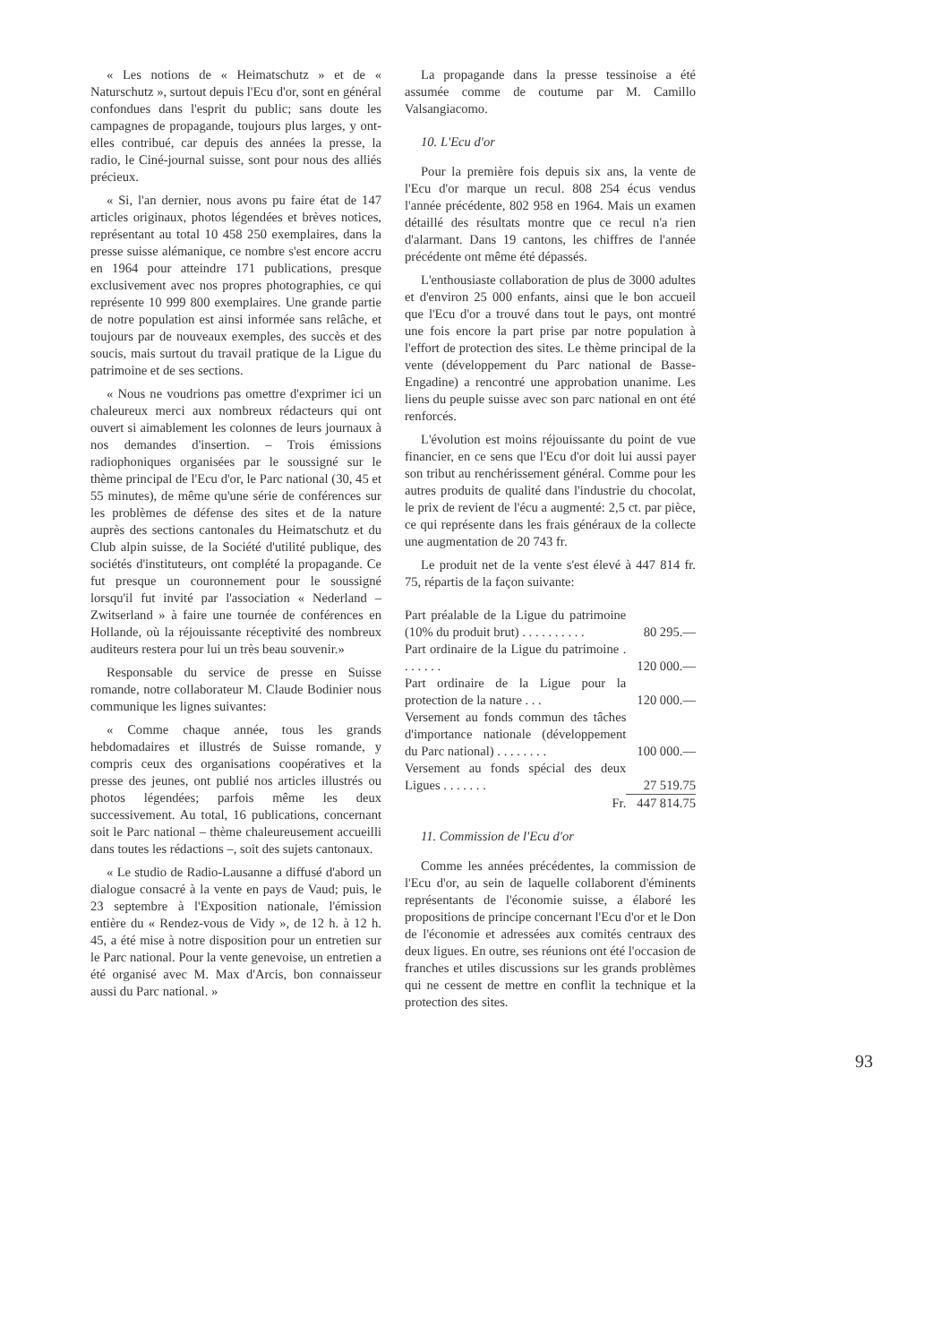« Les notions de « Heimatschutz » et de « Naturschutz », surtout depuis l'Ecu d'or, sont en général confondues dans l'esprit du public; sans doute les campagnes de propagande, toujours plus larges, y ont-elles contribué, car depuis des années la presse, la radio, le Ciné-journal suisse, sont pour nous des alliés précieux.
« Si, l'an dernier, nous avons pu faire état de 147 articles originaux, photos légendées et brèves notices, représentant au total 10 458 250 exemplaires, dans la presse suisse alémanique, ce nombre s'est encore accru en 1964 pour atteindre 171 publications, presque exclusivement avec nos propres photographies, ce qui représente 10 999 800 exemplaires. Une grande partie de notre population est ainsi informée sans relâche, et toujours par de nouveaux exemples, des succès et des soucis, mais surtout du travail pratique de la Ligue du patrimoine et de ses sections.
« Nous ne voudrions pas omettre d'exprimer ici un chaleureux merci aux nombreux rédacteurs qui ont ouvert si aimablement les colonnes de leurs journaux à nos demandes d'insertion. – Trois émissions radiophoniques organisées par le soussigné sur le thème principal de l'Ecu d'or, le Parc national (30, 45 et 55 minutes), de même qu'une série de conférences sur les problèmes de défense des sites et de la nature auprès des sections cantonales du Heimatschutz et du Club alpin suisse, de la Société d'utilité publique, des sociétés d'instituteurs, ont complété la propagande. Ce fut presque un couronnement pour le soussigné lorsqu'il fut invité par l'association « Nederland – Zwitserland » à faire une tournée de conférences en Hollande, où la réjouissante réceptivité des nombreux auditeurs restera pour lui un très beau souvenir.»
Responsable du service de presse en Suisse romande, notre collaborateur M. Claude Bodinier nous communique les lignes suivantes:
« Comme chaque année, tous les grands hebdomadaires et illustrés de Suisse romande, y compris ceux des organisations coopératives et la presse des jeunes, ont publié nos articles illustrés ou photos légendées; parfois même les deux successivement. Au total, 16 publications, concernant soit le Parc national – thème chaleureusement accueilli dans toutes les rédactions –, soit des sujets cantonaux.
« Le studio de Radio-Lausanne a diffusé d'abord un dialogue consacré à la vente en pays de Vaud; puis, le 23 septembre à l'Exposition nationale, l'émission entière du « Rendez-vous de Vidy », de 12 h. à 12 h. 45, a été mise à notre disposition pour un entretien sur le Parc national. Pour la vente genevoise, un entretien a été organisé avec M. Max d'Arcis, bon connaisseur aussi du Parc national. »
La propagande dans la presse tessinoise a été assumée comme de coutume par M. Camillo Valsangiacomo.
10. L'Ecu d'or
Pour la première fois depuis six ans, la vente de l'Ecu d'or marque un recul. 808 254 écus vendus l'année précédente, 802 958 en 1964. Mais un examen détaillé des résultats montre que ce recul n'a rien d'alarmant. Dans 19 cantons, les chiffres de l'année précédente ont même été dépassés.
L'enthousiaste collaboration de plus de 3000 adultes et d'environ 25 000 enfants, ainsi que le bon accueil que l'Ecu d'or a trouvé dans tout le pays, ont montré une fois encore la part prise par notre population à l'effort de protection des sites. Le thème principal de la vente (développement du Parc national de Basse-Engadine) a rencontré une approbation unanime. Les liens du peuple suisse avec son parc national en ont été renforcés.
L'évolution est moins réjouissante du point de vue financier, en ce sens que l'Ecu d'or doit lui aussi payer son tribut au renchérissement général. Comme pour les autres produits de qualité dans l'industrie du chocolat, le prix de revient de l'écu a augmenté: 2,5 ct. par pièce, ce qui représente dans les frais généraux de la collecte une augmentation de 20 743 fr.
Le produit net de la vente s'est élevé à 447 814 fr. 75, répartis de la façon suivante:
| Part préalable de la Ligue du patrimoine (10% du produit brut) . . . . . . . . . . | 80 295.— |
| Part ordinaire de la Ligue du patrimoine . . . . . . . | 120 000.— |
| Part ordinaire de la Ligue pour la protection de la nature . . . | 120 000.— |
| Versement au fonds commun des tâches d'importance nationale (développement du Parc national) . . . . . . . . | 100 000.— |
| Versement au fonds spécial des deux Ligues . . . . . . . | 27 519.75 |
| Fr. | 447 814.75 |
11. Commission de l'Ecu d'or
Comme les années précédentes, la commission de l'Ecu d'or, au sein de laquelle collaborent d'éminents représentants de l'économie suisse, a élaboré les propositions de principe concernant l'Ecu d'or et le Don de l'économie et adressées aux comités centraux des deux ligues. En outre, ses réunions ont été l'occasion de franches et utiles discussions sur les grands problèmes qui ne cessent de mettre en conflit la technique et la protection des sites.
93